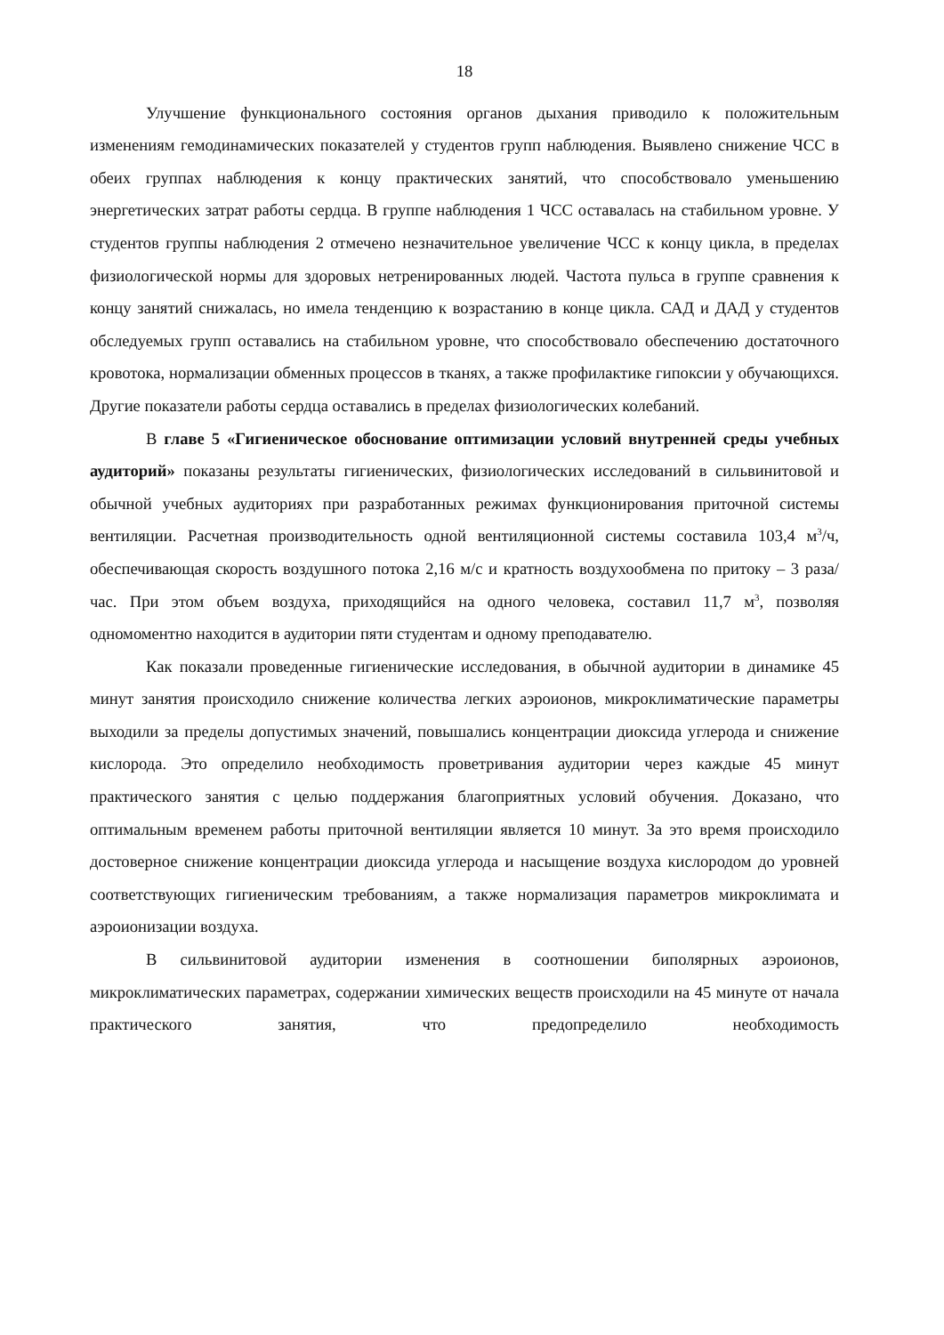18
Улучшение функционального состояния органов дыхания приводило к положительным изменениям гемодинамических показателей у студентов групп наблюдения. Выявлено снижение ЧСС в обеих группах наблюдения к концу практических занятий, что способствовало уменьшению энергетических затрат работы сердца. В группе наблюдения 1 ЧСС оставалась на стабильном уровне. У студентов группы наблюдения 2 отмечено незначительное увеличение ЧСС к концу цикла, в пределах физиологической нормы для здоровых нетренированных людей. Частота пульса в группе сравнения к концу занятий снижалась, но имела тенденцию к возрастанию в конце цикла. САД и ДАД у студентов обследуемых групп оставались на стабильном уровне, что способствовало обеспечению достаточного кровотока, нормализации обменных процессов в тканях, а также профилактике гипоксии у обучающихся. Другие показатели работы сердца оставались в пределах физиологических колебаний.
В главе 5 «Гигиеническое обоснование оптимизации условий внутренней среды учебных аудиторий» показаны результаты гигиенических, физиологических исследований в сильвинитовой и обычной учебных аудиториях при разработанных режимах функционирования приточной системы вентиляции. Расчетная производительность одной вентиляционной системы составила 103,4 м<sup>3</sup>/ч, обеспечивающая скорость воздушного потока 2,16 м/с и кратность воздухообмена по притоку – 3 раза/час. При этом объем воздуха, приходящийся на одного человека, составил 11,7 м<sup>3</sup>, позволяя одномоментно находится в аудитории пяти студентам и одному преподавателю.
Как показали проведенные гигиенические исследования, в обычной аудитории в динамике 45 минут занятия происходило снижение количества легких аэроионов, микроклиматические параметры выходили за пределы допустимых значений, повышались концентрации диоксида углерода и снижение кислорода. Это определило необходимость проветривания аудитории через каждые 45 минут практического занятия с целью поддержания благоприятных условий обучения. Доказано, что оптимальным временем работы приточной вентиляции является 10 минут. За это время происходило достоверное снижение концентрации диоксида углерода и насыщение воздуха кислородом до уровней соответствующих гигиеническим требованиям, а также нормализация параметров микроклимата и аэроионизации воздуха.
В сильвинитовой аудитории изменения в соотношении биполярных аэроионов, микроклиматических параметрах, содержании химических веществ происходили на 45 минуте от начала практического занятия, что предопределило необходимость